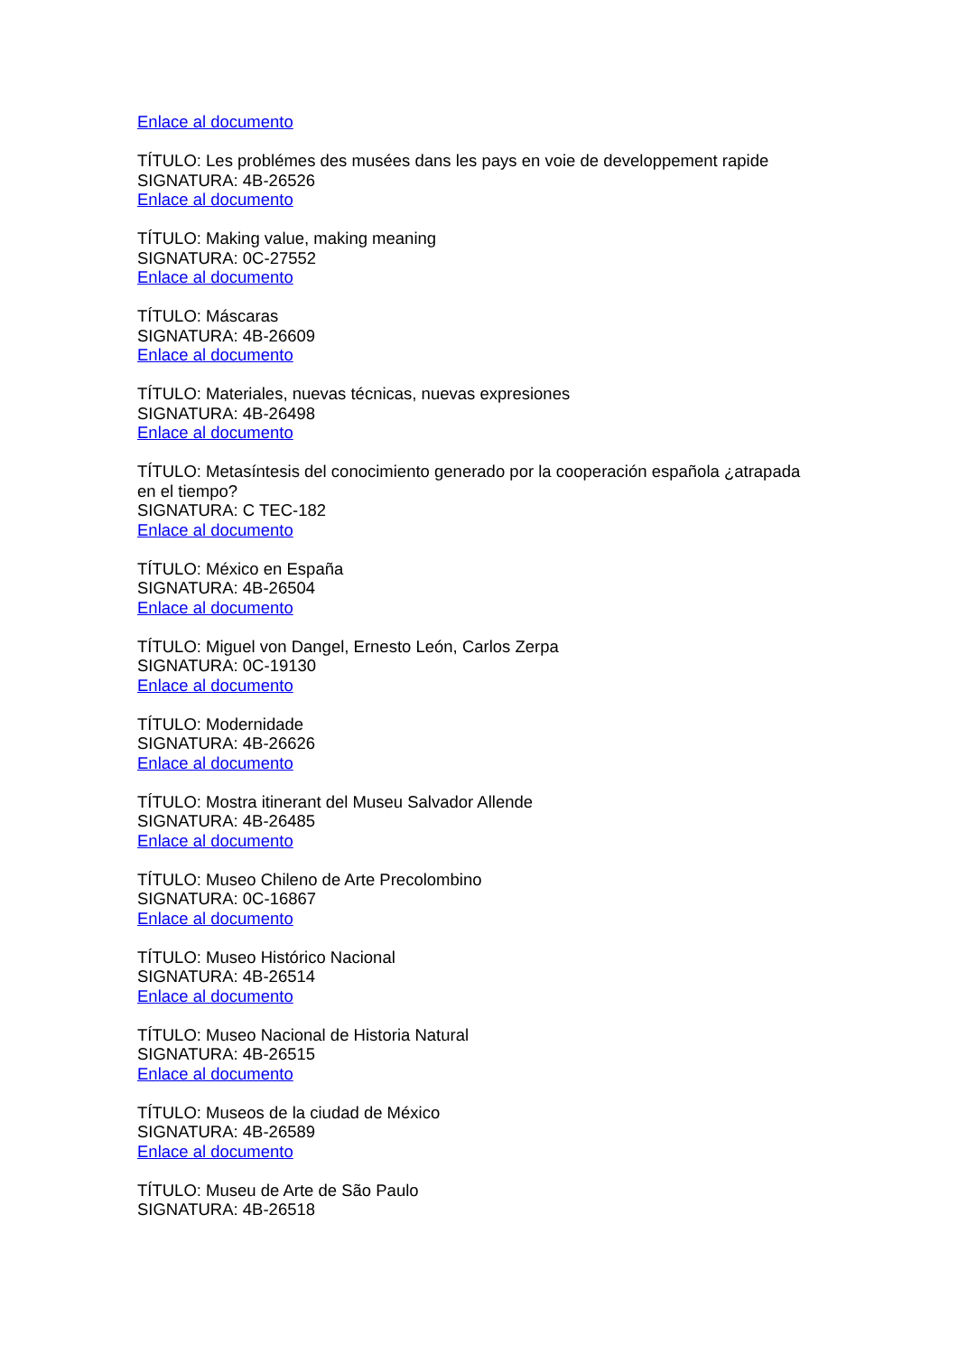Enlace al documento
TÍTULO: Les problémes des musées dans les pays en voie de developpement rapide
SIGNATURA: 4B-26526
Enlace al documento
TÍTULO: Making value, making meaning
SIGNATURA: 0C-27552
Enlace al documento
TÍTULO: Máscaras
SIGNATURA: 4B-26609
Enlace al documento
TÍTULO: Materiales, nuevas técnicas, nuevas expresiones
SIGNATURA: 4B-26498
Enlace al documento
TÍTULO: Metasíntesis del conocimiento generado por la cooperación española ¿atrapada en el tiempo?
SIGNATURA: C TEC-182
Enlace al documento
TÍTULO: México en España
SIGNATURA: 4B-26504
Enlace al documento
TÍTULO: Miguel von Dangel, Ernesto León, Carlos Zerpa
SIGNATURA: 0C-19130
Enlace al documento
TÍTULO: Modernidade
SIGNATURA: 4B-26626
Enlace al documento
TÍTULO: Mostra itinerant del Museu Salvador Allende
SIGNATURA: 4B-26485
Enlace al documento
TÍTULO: Museo Chileno de Arte Precolombino
SIGNATURA: 0C-16867
Enlace al documento
TÍTULO: Museo Histórico Nacional
SIGNATURA: 4B-26514
Enlace al documento
TÍTULO: Museo Nacional de Historia Natural
SIGNATURA: 4B-26515
Enlace al documento
TÍTULO: Museos de la ciudad de México
SIGNATURA: 4B-26589
Enlace al documento
TÍTULO: Museu de Arte de São Paulo
SIGNATURA: 4B-26518